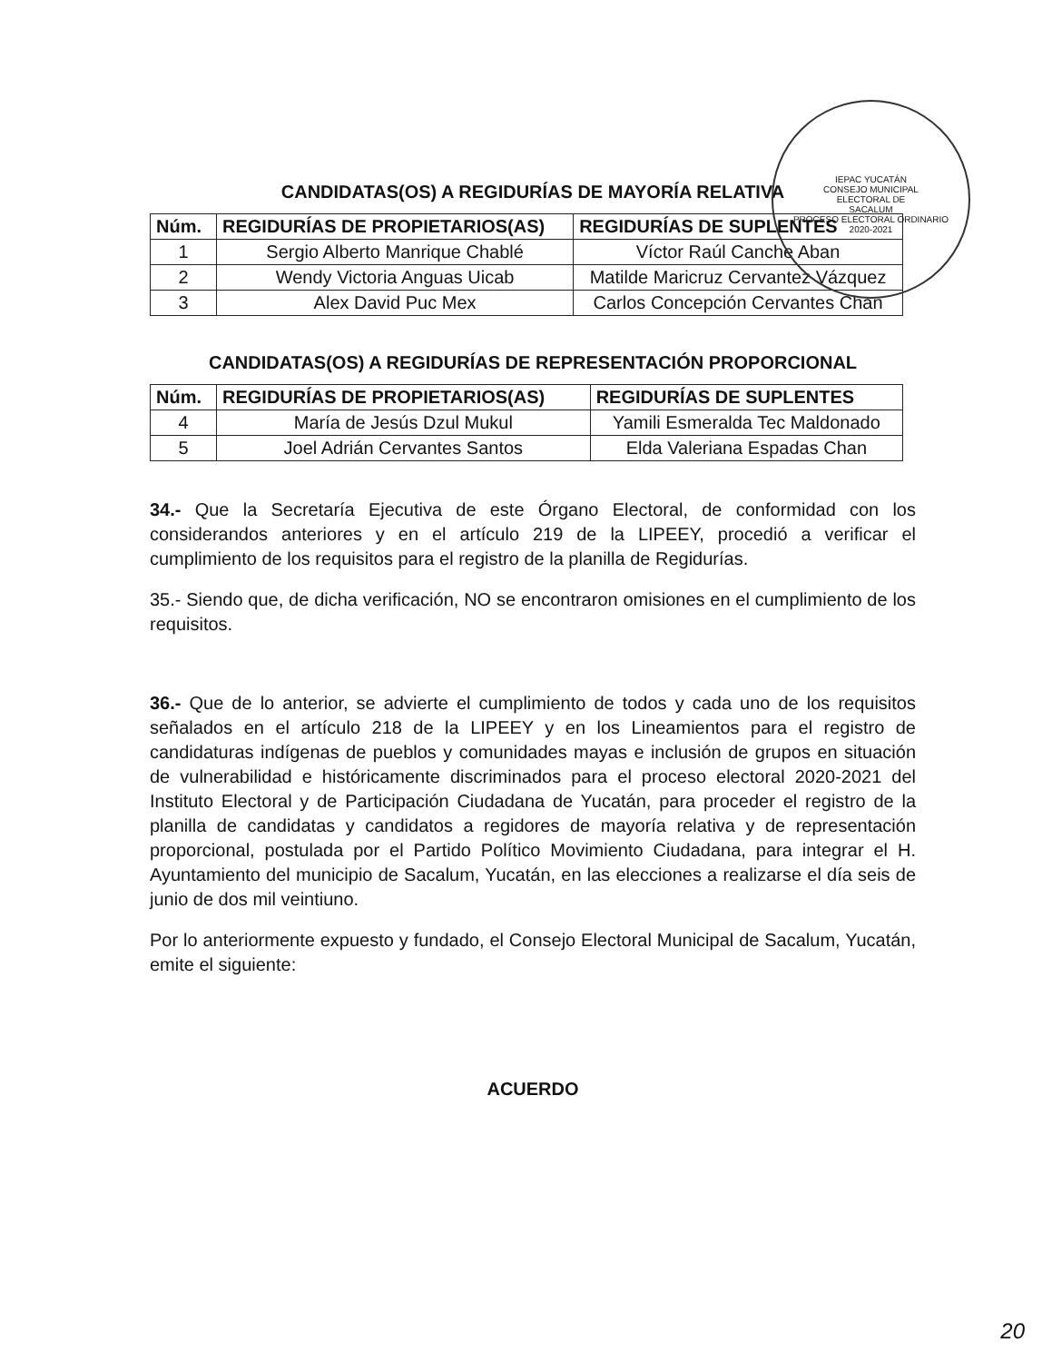IEPAC YUCATÁN
CONSEJO MUNICIPAL
ELECTORAL DE
SACALUM
PROCESO ELECTORAL ORDINARIO
2020-2021
CANDIDATAS(OS) A REGIDURÍAS DE MAYORÍA RELATIVA
| Núm. | REGIDURÍAS DE PROPIETARIOS(AS) | REGIDURÍAS DE SUPLENTES |
| --- | --- | --- |
| 1 | Sergio Alberto Manrique Chablé | Víctor Raúl Canche Aban |
| 2 | Wendy Victoria Anguas Uicab | Matilde Maricruz Cervantez Vázquez |
| 3 | Alex David Puc Mex | Carlos Concepción Cervantes Chan |
CANDIDATAS(OS) A REGIDURÍAS DE REPRESENTACIÓN PROPORCIONAL
| Núm. | REGIDURÍAS DE PROPIETARIOS(AS) | REGIDURÍAS DE SUPLENTES |
| --- | --- | --- |
| 4 | María de Jesús Dzul Mukul | Yamili Esmeralda Tec Maldonado |
| 5 | Joel Adrián Cervantes Santos | Elda Valeriana Espadas Chan |
34.- Que la Secretaría Ejecutiva de este Órgano Electoral, de conformidad con los considerandos anteriores y en el artículo 219 de la LIPEEY, procedió a verificar el cumplimiento de los requisitos para el registro de la planilla de Regidurías.
35.- Siendo que, de dicha verificación, NO se encontraron omisiones en el cumplimiento de los requisitos.
36.- Que de lo anterior, se advierte el cumplimiento de todos y cada uno de los requisitos señalados en el artículo 218 de la LIPEEY y en los Lineamientos para el registro de candidaturas indígenas de pueblos y comunidades mayas e inclusión de grupos en situación de vulnerabilidad e históricamente discriminados para el proceso electoral 2020-2021 del Instituto Electoral y de Participación Ciudadana de Yucatán, para proceder el registro de la planilla de candidatas y candidatos a regidores de mayoría relativa y de representación proporcional, postulada por el Partido Político Movimiento Ciudadana, para integrar el H. Ayuntamiento del municipio de Sacalum, Yucatán, en las elecciones a realizarse el día seis de junio de dos mil veintiuno.
Por lo anteriormente expuesto y fundado, el Consejo Electoral Municipal de Sacalum, Yucatán, emite el siguiente:
ACUERDO
20